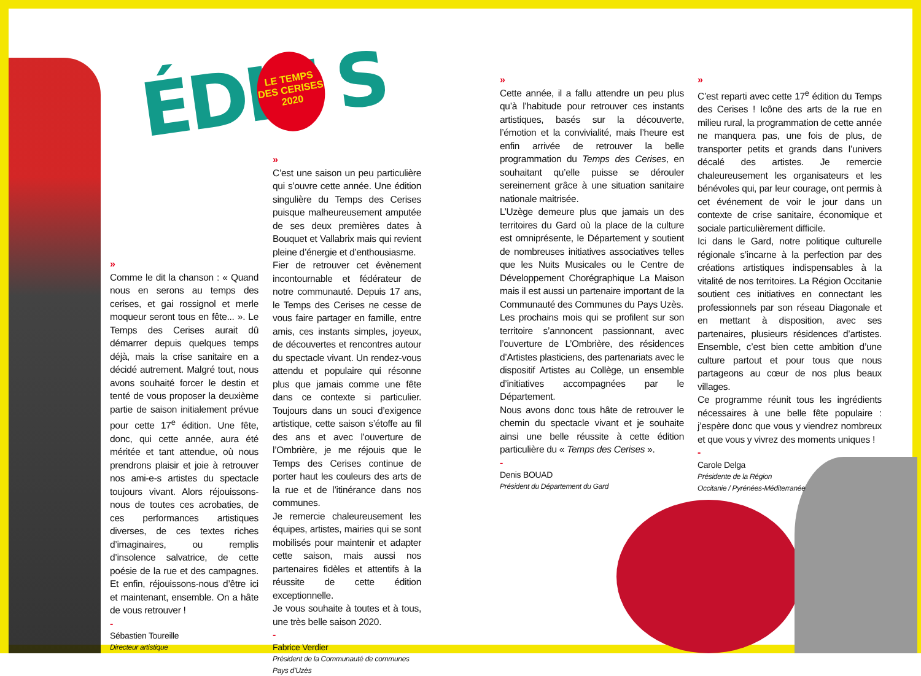ÉDIT S
LE TEMPS
DES CERISES
2020
»
Comme le dit la chanson : « Quand nous en serons au temps des cerises, et gai rossignol et merle moqueur seront tous en fête... ». Le Temps des Cerises aurait dû démarrer depuis quelques temps déjà, mais la crise sanitaire en a décidé autrement. Malgré tout, nous avons souhaité forcer le destin et tenté de vous proposer la deuxième partie de saison initialement prévue pour cette 17<sup>e</sup> édition. Une fête, donc, qui cette année, aura été méritée et tant attendue, où nous prendrons plaisir et joie à retrouver nos ami-e-s artistes du spectacle toujours vivant. Alors réjouissons-nous de toutes ces acrobaties, de ces performances artistiques diverses, de ces textes riches d’imaginaires, ou remplis d’insolence salvatrice, de cette poésie de la rue et des campagnes. Et enfin, réjouissons-nous d’être ici et maintenant, ensemble. On a hâte de vous retrouver !
-
Sébastien Toureille
Directeur artistique
»
C’est une saison un peu particulière qui s’ouvre cette année. Une édition singulière du Temps des Cerises puisque malheureusement amputée de ses deux premières dates à Bouquet et Vallabrix mais qui revient pleine d’énergie et d’enthousiasme.
Fier de retrouver cet évènement incontournable et fédérateur de notre communauté. Depuis 17 ans, le Temps des Cerises ne cesse de vous faire partager en famille, entre amis, ces instants simples, joyeux, de découvertes et rencontres autour du spectacle vivant. Un rendez-vous attendu et populaire qui résonne plus que jamais comme une fête dans ce contexte si particulier. Toujours dans un souci d’exigence artistique, cette saison s’étoffe au fil des ans et avec l’ouverture de l’Ombrière, je me réjouis que le Temps des Cerises continue de porter haut les couleurs des arts de la rue et de l’itinérance dans nos communes.
Je remercie chaleureusement les équipes, artistes, mairies qui se sont mobilisés pour maintenir et adapter cette saison, mais aussi nos partenaires fidèles et attentifs à la réussite de cette édition exceptionnelle.
Je vous souhaite à toutes et à tous, une très belle saison 2020.
-
Fabrice Verdier
Président de la Communauté de communes
Pays d’Uzès
»
Cette année, il a fallu attendre un peu plus qu’à l’habitude pour retrouver ces instants artistiques, basés sur la découverte, l’émotion et la convivialité, mais l’heure est enfin arrivée de retrouver la belle programmation du Temps des Cerises, en souhaitant qu’elle puisse se dérouler sereinement grâce à une situation sanitaire nationale maitrisée.
L’Uzège demeure plus que jamais un des territoires du Gard où la place de la culture est omniprésente, le Département y soutient de nombreuses initiatives associatives telles que les Nuits Musicales ou le Centre de Développement Chorégraphique La Maison mais il est aussi un partenaire important de la Communauté des Communes du Pays Uzès.
Les prochains mois qui se profilent sur son territoire s’annoncent passionnant, avec l’ouverture de L’Ombrière, des résidences d’Artistes plasticiens, des partenariats avec le dispositif Artistes au Collège, un ensemble d’initiatives accompagnées par le Département.
Nous avons donc tous hâte de retrouver le chemin du spectacle vivant et je souhaite ainsi une belle réussite à cette édition particulière du « Temps des Cerises ».
-
Denis BOUAD
Président du Département du Gard
»
C’est reparti avec cette 17<sup>e</sup> édition du Temps des Cerises ! Icône des arts de la rue en milieu rural, la programmation de cette année ne manquera pas, une fois de plus, de transporter petits et grands dans l’univers décalé des artistes. Je remercie chaleureusement les organisateurs et les bénévoles qui, par leur courage, ont permis à cet événement de voir le jour dans un contexte de crise sanitaire, économique et sociale particulièrement difficile.
Ici dans le Gard, notre politique culturelle régionale s’incarne à la perfection par des créations artistiques indispensables à la vitalité de nos territoires. La Région Occitanie soutient ces initiatives en connectant les professionnels par son réseau Diagonale et en mettant à disposition, avec ses partenaires, plusieurs résidences d’artistes. Ensemble, c’est bien cette ambition d’une culture partout et pour tous que nous partageons au cœur de nos plus beaux villages.
Ce programme réunit tous les ingrédients nécessaires à une belle fête populaire : j’espère donc que vous y viendrez nombreux et que vous y vivrez des moments uniques !
-
Carole Delga
Présidente de la Région
Occitanie / Pyrénées-Méditerranée